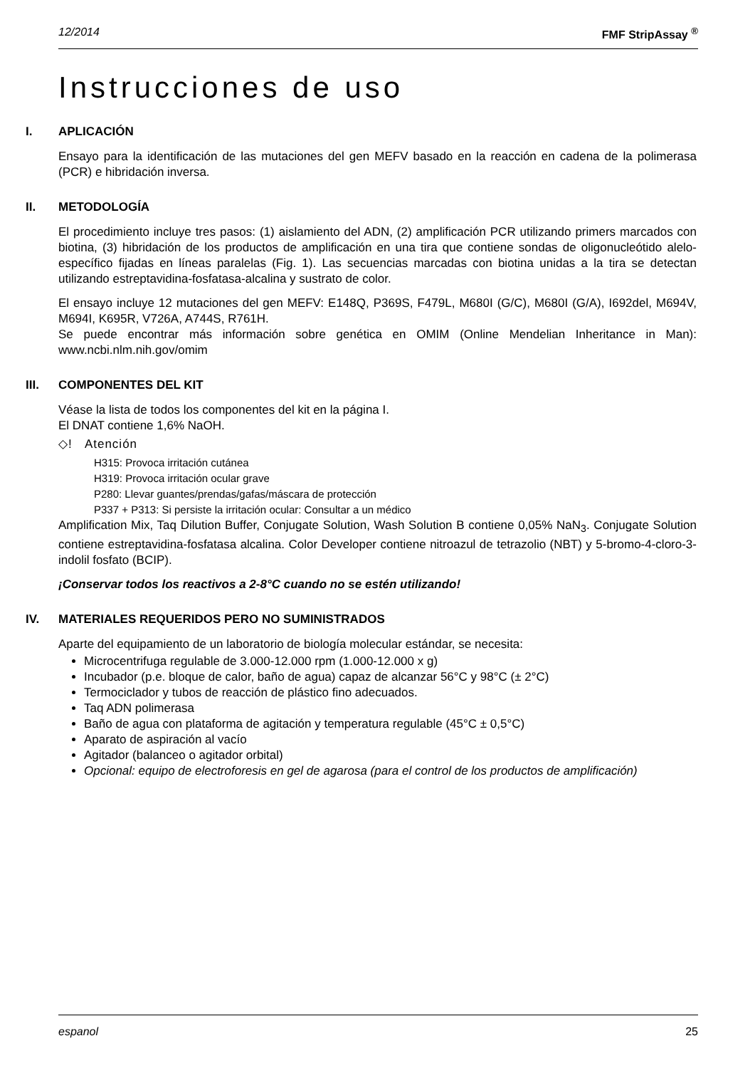12/2014 FMF StripAssay <sup>®</sup>
Instrucciones de uso
I. APLICACIÓN
Ensayo para la identificación de las mutaciones del gen MEFV basado en la reacción en cadena de la polimerasa (PCR) e hibridación inversa.
II. METODOLOGÍA
El procedimiento incluye tres pasos: (1) aislamiento del ADN, (2) amplificación PCR utilizando primers marcados con biotina, (3) hibridación de los productos de amplificación en una tira que contiene sondas de oligonucleótido alelo-específico fijadas en líneas paralelas (Fig. 1). Las secuencias marcadas con biotina unidas a la tira se detectan utilizando estreptavidina-fosfatasa-alcalina y sustrato de color.
El ensayo incluye 12 mutaciones del gen MEFV: E148Q, P369S, F479L, M680I (G/C), M680I (G/A), I692del, M694V, M694I, K695R, V726A, A744S, R761H.
Se puede encontrar más información sobre genética en OMIM (Online Mendelian Inheritance in Man): www.ncbi.nlm.nih.gov/omim
III. COMPONENTES DEL KIT
Véase la lista de todos los componentes del kit en la página I.
El DNAT contiene 1,6% NaOH.
◇! Atención
H315: Provoca irritación cutánea
H319: Provoca irritación ocular grave
P280: Llevar guantes/prendas/gafas/máscara de protección
P337 + P313: Si persiste la irritación ocular: Consultar a un médico
Amplification Mix, Taq Dilution Buffer, Conjugate Solution, Wash Solution B contiene 0,05% NaN<sub>3</sub>. Conjugate Solution contiene estreptavidina-fosfatasa alcalina. Color Developer contiene nitroazul de tetrazolio (NBT) y 5-bromo-4-cloro-3-indolil fosfato (BCIP).
¡Conservar todos los reactivos a 2-8°C cuando no se estén utilizando!
IV. MATERIALES REQUERIDOS PERO NO SUMINISTRADOS
Aparte del equipamiento de un laboratorio de biología molecular estándar, se necesita:
Microcentrifuga regulable de 3.000-12.000 rpm (1.000-12.000 x g)
Incubador (p.e. bloque de calor, baño de agua) capaz de alcanzar 56°C y 98°C (± 2°C)
Termociclador y tubos de reacción de plástico fino adecuados.
Taq ADN polimerasa
Baño de agua con plataforma de agitación y temperatura regulable (45°C ± 0,5°C)
Aparato de aspiración al vacío
Agitador (balanceo o agitador orbital)
Opcional: equipo de electroforesis en gel de agarosa (para el control de los productos de amplificación)
espanol 25